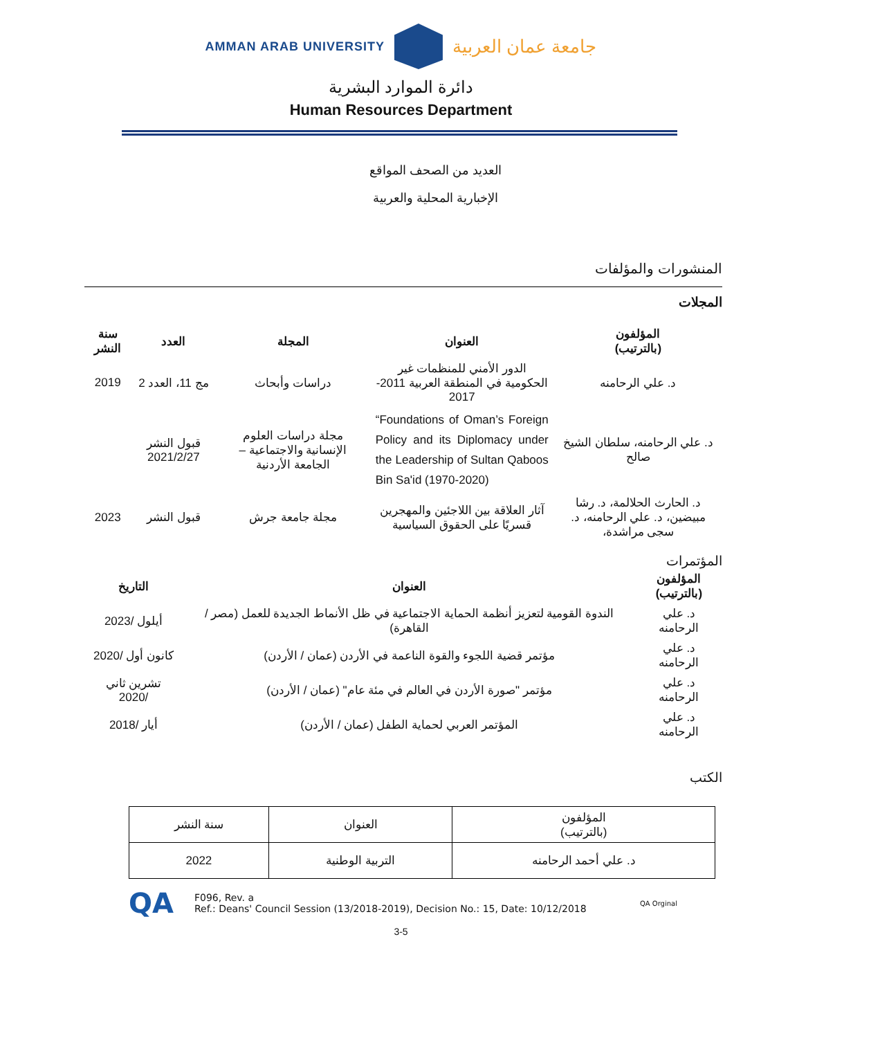AMMAN ARAB UNIVERSITY
جامعة عمان العربية
دائرة الموارد البشرية
Human Resources Department
العديد من الصحف المواقع
الإخبارية المحلية والعربية
المنشورات والمؤلفات
المجلات
| المؤلفون (بالترتيب) | العنوان | المجلة | العدد | سنة النشر |
| --- | --- | --- | --- | --- |
| د. علي الرحامنه | الدور الأمني للمنظمات غير الحكومية في المنطقة العربية 2011- 2017 | دراسات وأبحاث | مج 11، العدد 2 | 2019 |
| د. علي الرحامنه، سلطان الشيخ صالح | “Foundations of Oman’s Foreign Policy and its Diplomacy under the Leadership of Sultan Qaboos Bin Sa'id (1970-2020) | مجلة دراسات العلوم الإنسانية والاجتماعية – الجامعة الأردنية | قبول النشر 2021/2/27 | |
| د. الحارث الحلالمة، د. رشا مبيضين، د. علي الرحامنه، د. سجى مراشدة، | آثار العلاقة بين اللاجئين والمهجرين قسريًا على الحقوق السياسية | مجلة جامعة جرش | قبول النشر | 2023 |
المؤتمرات
| المؤلفون (بالترتيب) | العنوان | التاريخ |
| --- | --- | --- |
| د. علي الرحامنه | الندوة القومية لتعزيز أنظمة الحماية الاجتماعية في ظل الأنماط الجديدة للعمل (مصر / القاهرة) | أيلول /2023 |
| د. علي الرحامنه | مؤتمر قضية اللجوء والقوة الناعمة في الأردن (عمان / الأردن) | كانون أول /2020 |
| د. علي الرحامنه | مؤتمر "صورة الأردن في العالم في مئة عام" (عمان / الأردن) | تشرين ثاني /2020 |
| د. علي الرحامنه | المؤتمر العربي لحماية الطفل (عمان / الأردن) | أيار /2018 |
الكتب
| المؤلفون (بالترتيب) | العنوان | سنة النشر |
| د. علي أحمد الرحامنه | التربية الوطنية | 2022 |
QA
F096, Rev. a
Ref.: Deans' Council Session (13/2018-2019), Decision No.: 15, Date: 10/12/2018
QA Orginal
3-5